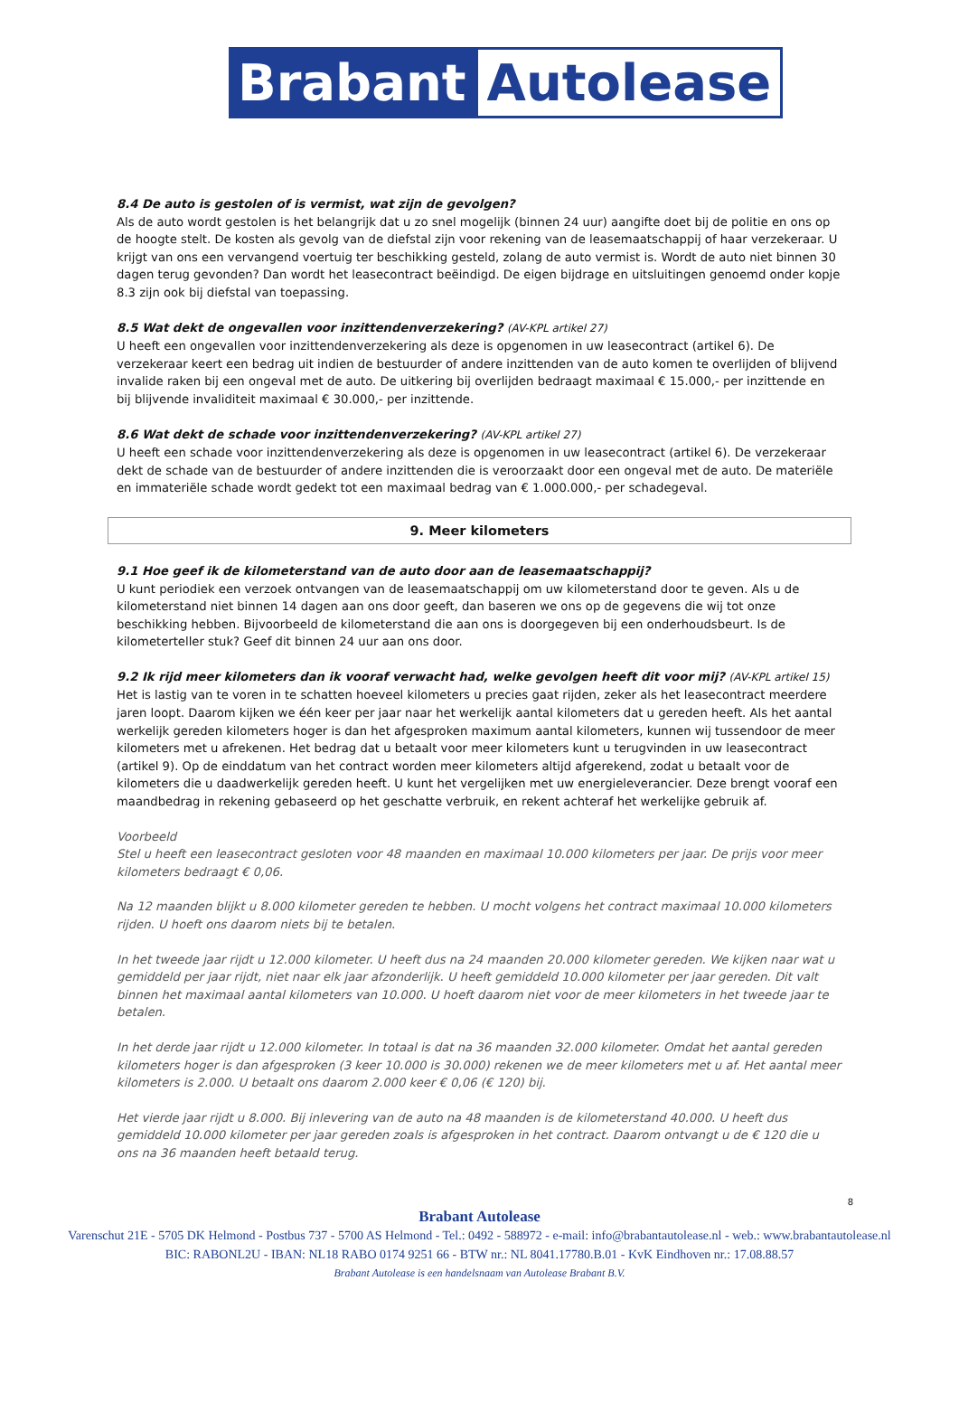Brabant
Autolease
8.4 De auto is gestolen of is vermist, wat zijn de gevolgen?
Als de auto wordt gestolen is het belangrijk dat u zo snel mogelijk (binnen 24 uur) aangifte doet bij de politie en ons op de hoogte stelt. De kosten als gevolg van de diefstal zijn voor rekening van de leasemaatschappij of haar verzekeraar. U krijgt van ons een vervangend voertuig ter beschikking gesteld, zolang de auto vermist is. Wordt de auto niet binnen 30 dagen terug gevonden? Dan wordt het leasecontract beëindigd. De eigen bijdrage en uitsluitingen genoemd onder kopje 8.3 zijn ook bij diefstal van toepassing.
8.5 Wat dekt de ongevallen voor inzittendenverzekering? (AV-KPL artikel 27)
U heeft een ongevallen voor inzittendenverzekering als deze is opgenomen in uw leasecontract (artikel 6). De verzekeraar keert een bedrag uit indien de bestuurder of andere inzittenden van de auto komen te overlijden of blijvend invalide raken bij een ongeval met de auto. De uitkering bij overlijden bedraagt maximaal € 15.000,- per inzittende en bij blijvende invaliditeit maximaal € 30.000,- per inzittende.
8.6 Wat dekt de schade voor inzittendenverzekering? (AV-KPL artikel 27)
U heeft een schade voor inzittendenverzekering als deze is opgenomen in uw leasecontract (artikel 6). De verzekeraar dekt de schade van de bestuurder of andere inzittenden die is veroorzaakt door een ongeval met de auto. De materiële en immateriële schade wordt gedekt tot een maximaal bedrag van € 1.000.000,- per schadegeval.
9. Meer kilometers
9.1 Hoe geef ik de kilometerstand van de auto door aan de leasemaatschappij?
U kunt periodiek een verzoek ontvangen van de leasemaatschappij om uw kilometerstand door te geven. Als u de kilometerstand niet binnen 14 dagen aan ons door geeft, dan baseren we ons op de gegevens die wij tot onze beschikking hebben. Bijvoorbeeld de kilometerstand die aan ons is doorgegeven bij een onderhoudsbeurt. Is de kilometerteller stuk? Geef dit binnen 24 uur aan ons door.
9.2 Ik rijd meer kilometers dan ik vooraf verwacht had, welke gevolgen heeft dit voor mij? (AV-KPL artikel 15)
Het is lastig van te voren in te schatten hoeveel kilometers u precies gaat rijden, zeker als het leasecontract meerdere jaren loopt. Daarom kijken we één keer per jaar naar het werkelijk aantal kilometers dat u gereden heeft. Als het aantal werkelijk gereden kilometers hoger is dan het afgesproken maximum aantal kilometers, kunnen wij tussendoor de meer kilometers met u afrekenen. Het bedrag dat u betaalt voor meer kilometers kunt u terugvinden in uw leasecontract (artikel 9). Op de einddatum van het contract worden meer kilometers altijd afgerekend, zodat u betaalt voor de kilometers die u daadwerkelijk gereden heeft. U kunt het vergelijken met uw energieleverancier. Deze brengt vooraf een maandbedrag in rekening gebaseerd op het geschatte verbruik, en rekent achteraf het werkelijke gebruik af.
Voorbeeld
Stel u heeft een leasecontract gesloten voor 48 maanden en maximaal 10.000 kilometers per jaar. De prijs voor meer kilometers bedraagt € 0,06.
Na 12 maanden blijkt u 8.000 kilometer gereden te hebben. U mocht volgens het contract maximaal 10.000 kilometers rijden. U hoeft ons daarom niets bij te betalen.
In het tweede jaar rijdt u 12.000 kilometer. U heeft dus na 24 maanden 20.000 kilometer gereden. We kijken naar wat u gemiddeld per jaar rijdt, niet naar elk jaar afzonderlijk. U heeft gemiddeld 10.000 kilometer per jaar gereden. Dit valt binnen het maximaal aantal kilometers van 10.000. U hoeft daarom niet voor de meer kilometers in het tweede jaar te betalen.
In het derde jaar rijdt u 12.000 kilometer. In totaal is dat na 36 maanden 32.000 kilometer. Omdat het aantal gereden kilometers hoger is dan afgesproken (3 keer 10.000 is 30.000) rekenen we de meer kilometers met u af. Het aantal meer kilometers is 2.000. U betaalt ons daarom 2.000 keer € 0,06 (€ 120) bij.
Het vierde jaar rijdt u 8.000. Bij inlevering van de auto na 48 maanden is de kilometerstand 40.000. U heeft dus gemiddeld 10.000 kilometer per jaar gereden zoals is afgesproken in het contract. Daarom ontvangt u de € 120 die u ons na 36 maanden heeft betaald terug.
8
Brabant Autolease
Varenschut 21E - 5705 DK Helmond - Postbus 737 - 5700 AS Helmond - Tel.: 0492 - 588972 - e-mail: info@brabantautolease.nl - web.: www.brabantautolease.nl
BIC: RABONL2U - IBAN: NL18 RABO 0174 9251 66 - BTW nr.: NL 8041.17780.B.01 - KvK Eindhoven nr.: 17.08.88.57
Brabant Autolease is een handelsnaam van Autolease Brabant B.V.